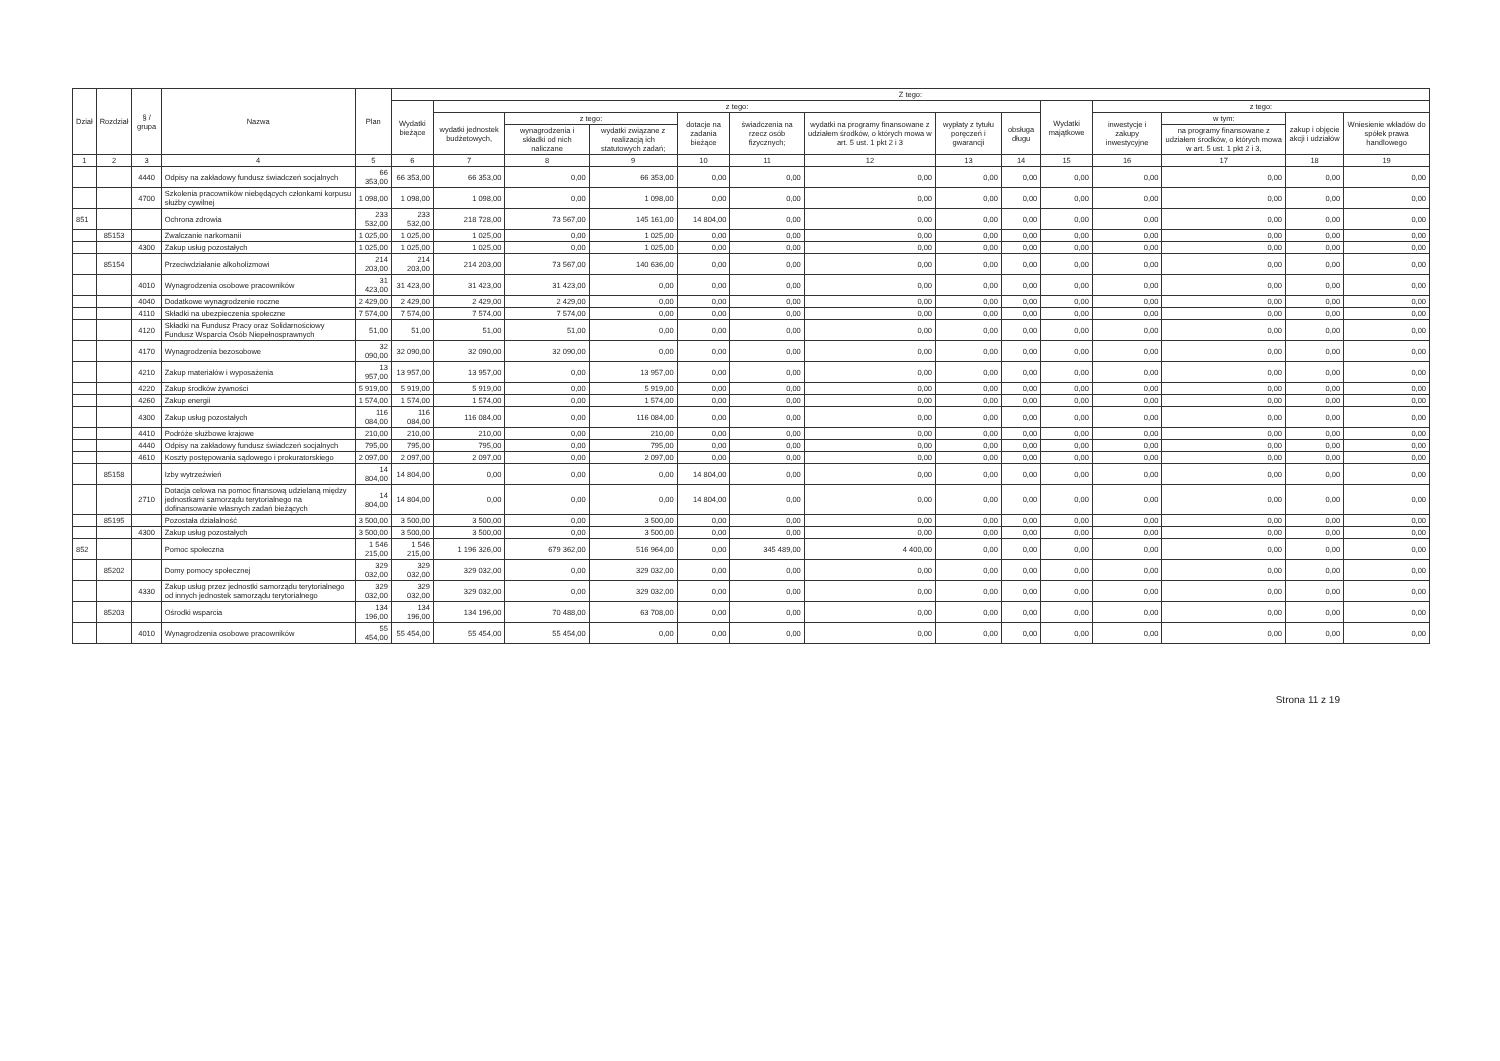| Dział | Rozdział | § / grupa | Nazwa | Plan | Z tego: | | | | | | | | | | | | | |
| --- | --- | --- | --- | --- | --- | --- | --- | --- | --- | --- | --- | --- | --- | --- | --- | --- | --- | --- |
| | | | | | Wydatki bieżące | z tego: | | | | | | | | Wydatki majątkowe | z tego: | | | |
| | | | | | | wydatki jednostek budżetowych, | z tego: | | dotacje na zadania bieżące | świadczenia na rzecz osób fizycznych; | wydatki na programy finansowane z udziałem środków, o których mowa w art. 5 ust. 1 pkt 2 i 3 | wypłaty z tytułu poręczeń i gwarancji | obsługa długu | | inwestycje i zakupy inwestycyjne | w tym: | zakup i objęcie akcji i udziałów | Wniesienie wkładów do spółek prawa handlowego |
| | | | | | | | wynagrodzenia i składki od nich naliczane | wydatki związane z realizacją ich statutowych zadań; | | | | | | | | na programy finansowane z udziałem środków, o których mowa w art. 5 ust. 1 pkt 2 i 3, | | |
| 1 | 2 | 3 | 4 | 5 | 6 | 7 | 8 | 9 | 10 | 11 | 12 | 13 | 14 | 15 | 16 | 17 | 18 | 19 |
| | | 4440 | Odpisy na zakładowy fundusz świadczeń socjalnych | 66 353,00 | 66 353,00 | 66 353,00 | 0,00 | 66 353,00 | 0,00 | 0,00 | 0,00 | 0,00 | 0,00 | 0,00 | 0,00 | 0,00 | 0,00 | 0,00 |
| | | 4700 | Szkolenia pracowników niebędących członkami korpusu służby cywilnej | 1 098,00 | 1 098,00 | 1 098,00 | 0,00 | 1 098,00 | 0,00 | 0,00 | 0,00 | 0,00 | 0,00 | 0,00 | 0,00 | 0,00 | 0,00 | 0,00 |
| 851 | | | Ochrona zdrowia | 233 532,00 | 233 532,00 | 218 728,00 | 73 567,00 | 145 161,00 | 14 804,00 | 0,00 | 0,00 | 0,00 | 0,00 | 0,00 | 0,00 | 0,00 | 0,00 | 0,00 |
| | 85153 | | Zwalczanie narkomanii | 1 025,00 | 1 025,00 | 1 025,00 | 0,00 | 1 025,00 | 0,00 | 0,00 | 0,00 | 0,00 | 0,00 | 0,00 | 0,00 | 0,00 | 0,00 | 0,00 |
| | | 4300 | Zakup usług pozostałych | 1 025,00 | 1 025,00 | 1 025,00 | 0,00 | 1 025,00 | 0,00 | 0,00 | 0,00 | 0,00 | 0,00 | 0,00 | 0,00 | 0,00 | 0,00 | 0,00 |
| | 85154 | | Przeciwdziałanie alkoholizmowi | 214 203,00 | 214 203,00 | 214 203,00 | 73 567,00 | 140 636,00 | 0,00 | 0,00 | 0,00 | 0,00 | 0,00 | 0,00 | 0,00 | 0,00 | 0,00 | 0,00 |
| | | 4010 | Wynagrodzenia osobowe pracowników | 31 423,00 | 31 423,00 | 31 423,00 | 31 423,00 | 0,00 | 0,00 | 0,00 | 0,00 | 0,00 | 0,00 | 0,00 | 0,00 | 0,00 | 0,00 | 0,00 |
| | | 4040 | Dodatkowe wynagrodzenie roczne | 2 429,00 | 2 429,00 | 2 429,00 | 2 429,00 | 0,00 | 0,00 | 0,00 | 0,00 | 0,00 | 0,00 | 0,00 | 0,00 | 0,00 | 0,00 | 0,00 |
| | | 4110 | Składki na ubezpieczenia społeczne | 7 574,00 | 7 574,00 | 7 574,00 | 7 574,00 | 0,00 | 0,00 | 0,00 | 0,00 | 0,00 | 0,00 | 0,00 | 0,00 | 0,00 | 0,00 | 0,00 |
| | | 4120 | Składki na Fundusz Pracy oraz Solidarnościowy Fundusz Wsparcia Osób Niepełnosprawnych | 51,00 | 51,00 | 51,00 | 51,00 | 0,00 | 0,00 | 0,00 | 0,00 | 0,00 | 0,00 | 0,00 | 0,00 | 0,00 | 0,00 | 0,00 |
| | | 4170 | Wynagrodzenia bezosobowe | 32 090,00 | 32 090,00 | 32 090,00 | 32 090,00 | 0,00 | 0,00 | 0,00 | 0,00 | 0,00 | 0,00 | 0,00 | 0,00 | 0,00 | 0,00 | 0,00 |
| | | 4210 | Zakup materiałów i wyposażenia | 13 957,00 | 13 957,00 | 13 957,00 | 0,00 | 13 957,00 | 0,00 | 0,00 | 0,00 | 0,00 | 0,00 | 0,00 | 0,00 | 0,00 | 0,00 | 0,00 |
| | | 4220 | Zakup środków żywności | 5 919,00 | 5 919,00 | 5 919,00 | 0,00 | 5 919,00 | 0,00 | 0,00 | 0,00 | 0,00 | 0,00 | 0,00 | 0,00 | 0,00 | 0,00 | 0,00 |
| | | 4260 | Zakup energii | 1 574,00 | 1 574,00 | 1 574,00 | 0,00 | 1 574,00 | 0,00 | 0,00 | 0,00 | 0,00 | 0,00 | 0,00 | 0,00 | 0,00 | 0,00 | 0,00 |
| | | 4300 | Zakup usług pozostałych | 116 084,00 | 116 084,00 | 116 084,00 | 0,00 | 116 084,00 | 0,00 | 0,00 | 0,00 | 0,00 | 0,00 | 0,00 | 0,00 | 0,00 | 0,00 | 0,00 |
| | | 4410 | Podróże służbowe krajowe | 210,00 | 210,00 | 210,00 | 0,00 | 210,00 | 0,00 | 0,00 | 0,00 | 0,00 | 0,00 | 0,00 | 0,00 | 0,00 | 0,00 | 0,00 |
| | | 4440 | Odpisy na zakładowy fundusz świadczeń socjalnych | 795,00 | 795,00 | 795,00 | 0,00 | 795,00 | 0,00 | 0,00 | 0,00 | 0,00 | 0,00 | 0,00 | 0,00 | 0,00 | 0,00 | 0,00 |
| | | 4610 | Koszty postępowania sądowego i prokuratorskiego | 2 097,00 | 2 097,00 | 2 097,00 | 0,00 | 2 097,00 | 0,00 | 0,00 | 0,00 | 0,00 | 0,00 | 0,00 | 0,00 | 0,00 | 0,00 | 0,00 |
| | 85158 | | Izby wytrzeźwień | 14 804,00 | 14 804,00 | 0,00 | 0,00 | 0,00 | 14 804,00 | 0,00 | 0,00 | 0,00 | 0,00 | 0,00 | 0,00 | 0,00 | 0,00 | 0,00 |
| | | 2710 | Dotacja celowa na pomoc finansową udzielaną między jednostkami samorządu terytorialnego na dofinansowanie własnych zadań bieżących | 14 804,00 | 14 804,00 | 0,00 | 0,00 | 0,00 | 14 804,00 | 0,00 | 0,00 | 0,00 | 0,00 | 0,00 | 0,00 | 0,00 | 0,00 | 0,00 |
| | 85195 | | Pozostała działalność | 3 500,00 | 3 500,00 | 3 500,00 | 0,00 | 3 500,00 | 0,00 | 0,00 | 0,00 | 0,00 | 0,00 | 0,00 | 0,00 | 0,00 | 0,00 | 0,00 |
| | | 4300 | Zakup usług pozostałych | 3 500,00 | 3 500,00 | 3 500,00 | 0,00 | 3 500,00 | 0,00 | 0,00 | 0,00 | 0,00 | 0,00 | 0,00 | 0,00 | 0,00 | 0,00 | 0,00 |
| 852 | | | Pomoc społeczna | 1 546 215,00 | 1 546 215,00 | 1 196 326,00 | 679 362,00 | 516 964,00 | 0,00 | 345 489,00 | 4 400,00 | 0,00 | 0,00 | 0,00 | 0,00 | 0,00 | 0,00 | 0,00 |
| | 85202 | | Domy pomocy społecznej | 329 032,00 | 329 032,00 | 329 032,00 | 0,00 | 329 032,00 | 0,00 | 0,00 | 0,00 | 0,00 | 0,00 | 0,00 | 0,00 | 0,00 | 0,00 | 0,00 |
| | | 4330 | Zakup usług przez jednostki samorządu terytorialnego od innych jednostek samorządu terytorialnego | 329 032,00 | 329 032,00 | 329 032,00 | 0,00 | 329 032,00 | 0,00 | 0,00 | 0,00 | 0,00 | 0,00 | 0,00 | 0,00 | 0,00 | 0,00 | 0,00 |
| | 85203 | | Ośrodki wsparcia | 134 196,00 | 134 196,00 | 134 196,00 | 70 488,00 | 63 708,00 | 0,00 | 0,00 | 0,00 | 0,00 | 0,00 | 0,00 | 0,00 | 0,00 | 0,00 | 0,00 |
| | | 4010 | Wynagrodzenia osobowe pracowników | 55 454,00 | 55 454,00 | 55 454,00 | 55 454,00 | 0,00 | 0,00 | 0,00 | 0,00 | 0,00 | 0,00 | 0,00 | 0,00 | 0,00 | 0,00 | 0,00 |
Strona 11 z 19